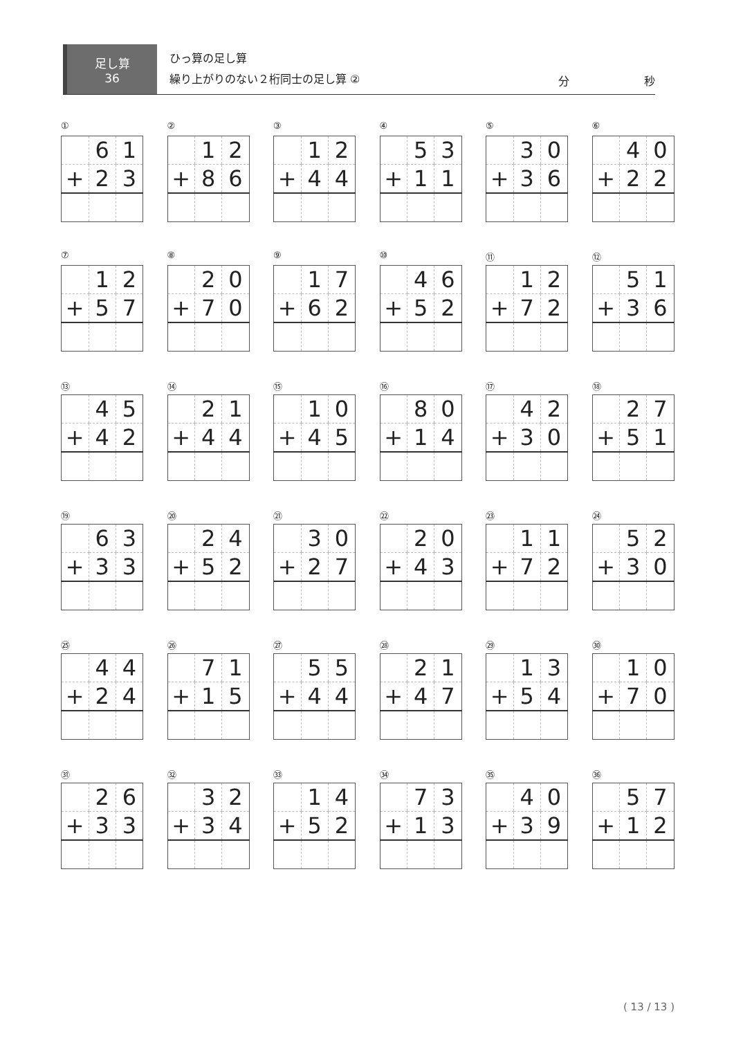足し算
36
ひっ算の足し算
繰り上がりのない２桁同士の足し算 ②
分 秒
①
| | 6 | 1 |
| + | 2 | 3 |
②
| | 1 | 2 |
| + | 8 | 6 |
③
| | 1 | 2 |
| + | 4 | 4 |
④
| | 5 | 3 |
| + | 1 | 1 |
⑤
| | 3 | 0 |
| + | 3 | 6 |
⑥
| | 4 | 0 |
| + | 2 | 2 |
⑦
| | 1 | 2 |
| + | 5 | 7 |
⑧
| | 2 | 0 |
| + | 7 | 0 |
⑨
| | 1 | 7 |
| + | 6 | 2 |
⑩
| | 4 | 6 |
| + | 5 | 2 |
⑪
| | 1 | 2 |
| + | 7 | 2 |
⑫
| | 5 | 1 |
| + | 3 | 6 |
⑬
| | 4 | 5 |
| + | 4 | 2 |
⑭
| | 2 | 1 |
| + | 4 | 4 |
⑮
| | 1 | 0 |
| + | 4 | 5 |
⑯
| | 8 | 0 |
| + | 1 | 4 |
⑰
| | 4 | 2 |
| + | 3 | 0 |
⑱
| | 2 | 7 |
| + | 5 | 1 |
⑲
| | 6 | 3 |
| + | 3 | 3 |
⑳
| | 2 | 4 |
| + | 5 | 2 |
㉑
| | 3 | 0 |
| + | 2 | 7 |
㉒
| | 2 | 0 |
| + | 4 | 3 |
㉓
| | 1 | 1 |
| + | 7 | 2 |
㉔
| | 5 | 2 |
| + | 3 | 0 |
㉕
| | 4 | 4 |
| + | 2 | 4 |
㉖
| | 7 | 1 |
| + | 1 | 5 |
㉗
| | 5 | 5 |
| + | 4 | 4 |
㉘
| | 2 | 1 |
| + | 4 | 7 |
㉙
| | 1 | 3 |
| + | 5 | 4 |
㉚
| | 1 | 0 |
| + | 7 | 0 |
㉛
| | 2 | 6 |
| + | 3 | 3 |
㉜
| | 3 | 2 |
| + | 3 | 4 |
㉝
| | 1 | 4 |
| + | 5 | 2 |
㉞
| | 7 | 3 |
| + | 1 | 3 |
㉟
| | 4 | 0 |
| + | 3 | 9 |
㊱
| | 5 | 7 |
| + | 1 | 2 |
( 13 / 13 )